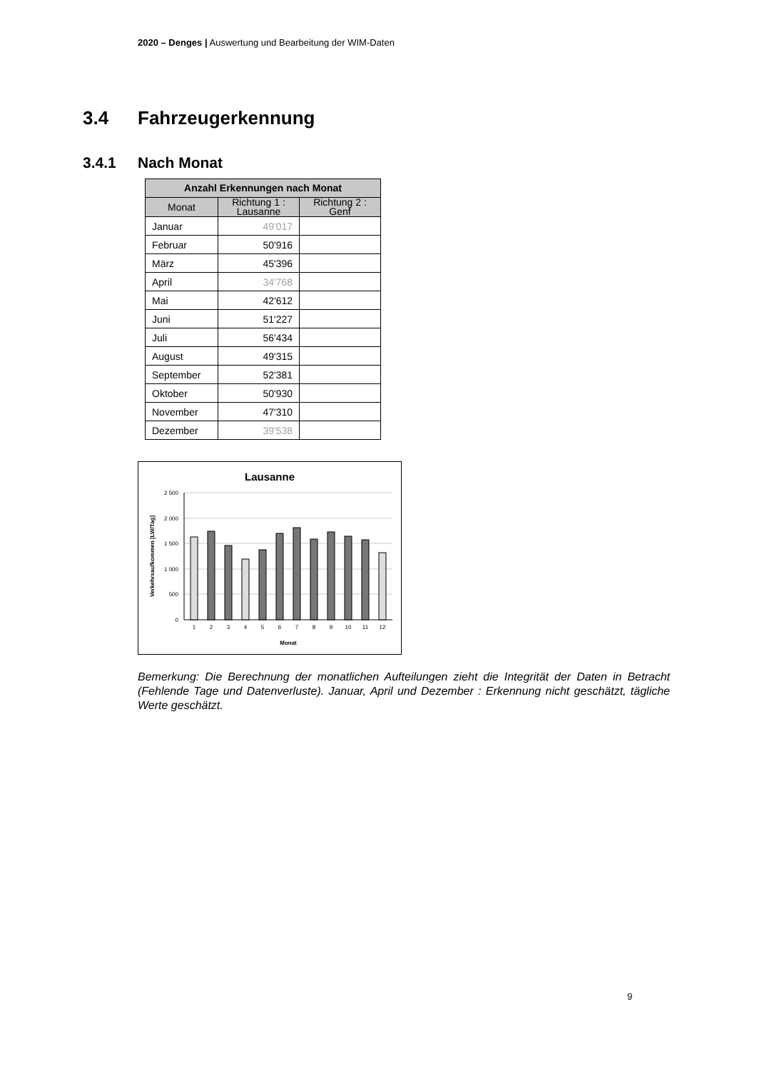2020 – Denges | Auswertung und Bearbeitung der WIM-Daten
3.4 Fahrzeugerkennung
3.4.1 Nach Monat
| Anzahl Erkennungen nach Monat | | |
| --- | --- | --- |
| Monat | Richtung 1 : Lausanne | Richtung 2 : Genf |
| Januar | 49'017 | |
| Februar | 50'916 | |
| März | 45'396 | |
| April | 34'768 | |
| Mai | 42'612 | |
| Juni | 51'227 | |
| Juli | 56'434 | |
| August | 49'315 | |
| September | 52'381 | |
| Oktober | 50'930 | |
| November | 47'310 | |
| Dezember | 39'538 | |
Lausanne
2 500
2 000
1 500
1 000
500
0
1
2
3
4
5
6
7
8
9
10
11
12
Monat
Verkehrsaufkommen [LW/Tag]
Bemerkung: Die Berechnung der monatlichen Aufteilungen zieht die Integrität der Daten in Betracht (Fehlende Tage und Datenverluste). Januar, April und Dezember : Erkennung nicht geschätzt, tägliche Werte geschätzt.
9